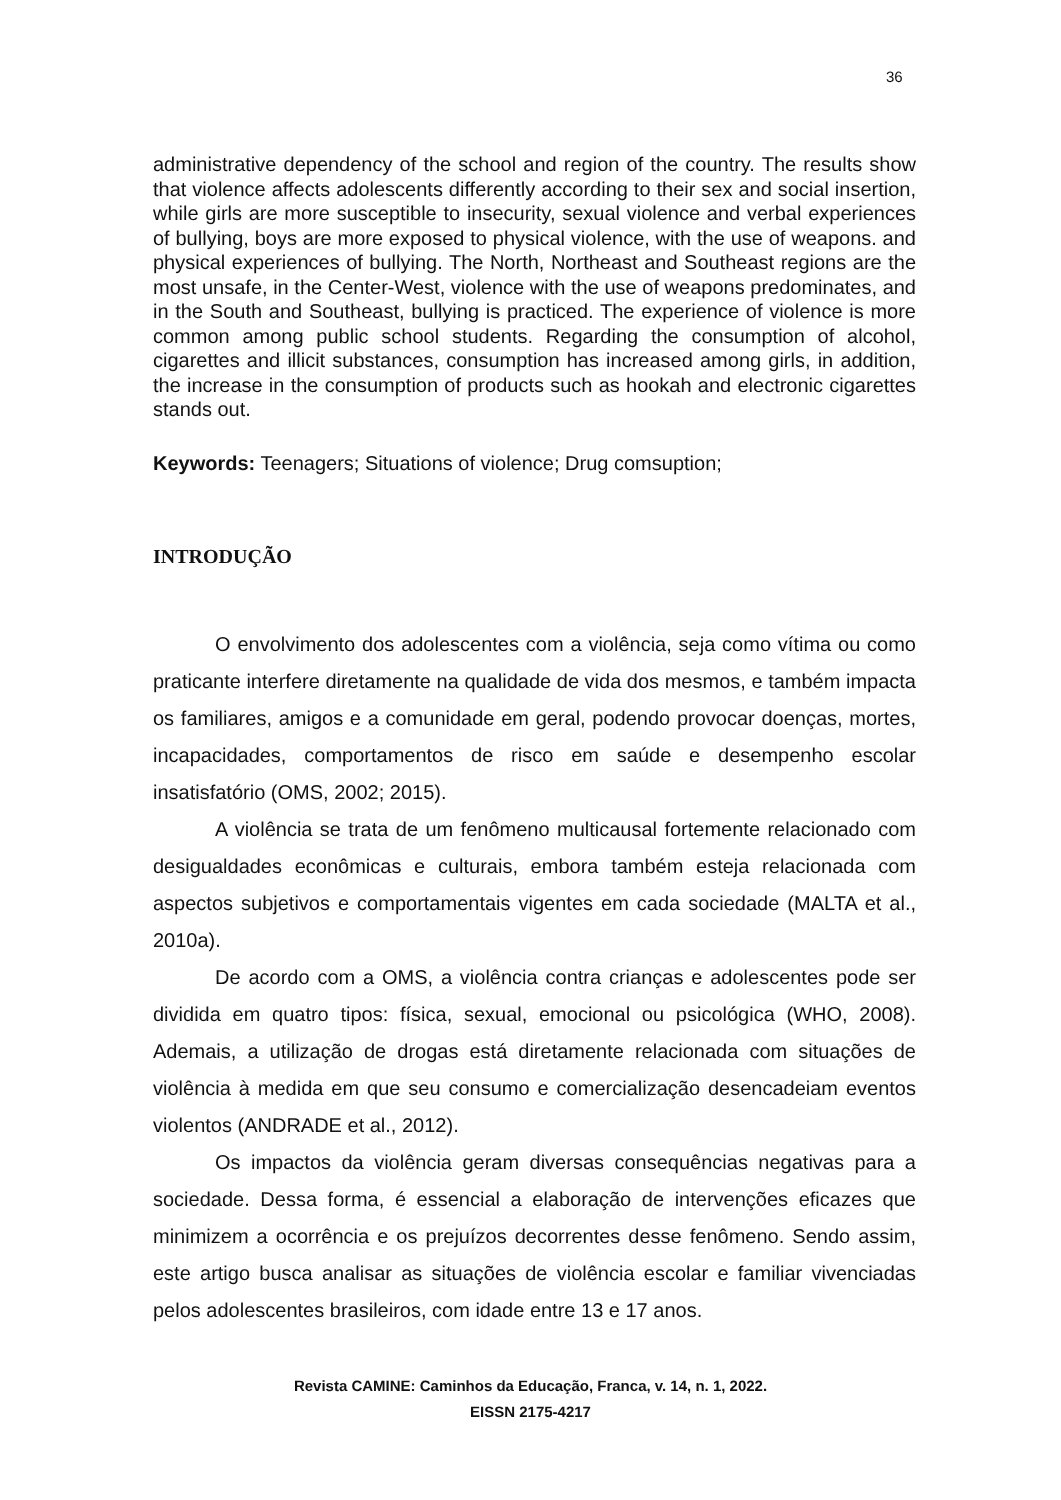36
administrative dependency of the school and region of the country. The results show that violence affects adolescents differently according to their sex and social insertion, while girls are more susceptible to insecurity, sexual violence and verbal experiences of bullying, boys are more exposed to physical violence, with the use of weapons. and physical experiences of bullying. The North, Northeast and Southeast regions are the most unsafe, in the Center-West, violence with the use of weapons predominates, and in the South and Southeast, bullying is practiced. The experience of violence is more common among public school students. Regarding the consumption of alcohol, cigarettes and illicit substances, consumption has increased among girls, in addition, the increase in the consumption of products such as hookah and electronic cigarettes stands out.
Keywords: Teenagers; Situations of violence; Drug comsuption;
INTRODUÇÃO
O envolvimento dos adolescentes com a violência, seja como vítima ou como praticante interfere diretamente na qualidade de vida dos mesmos, e também impacta os familiares, amigos e a comunidade em geral, podendo provocar doenças, mortes, incapacidades, comportamentos de risco em saúde e desempenho escolar insatisfatório (OMS, 2002; 2015).
A violência se trata de um fenômeno multicausal fortemente relacionado com desigualdades econômicas e culturais, embora também esteja relacionada com aspectos subjetivos e comportamentais vigentes em cada sociedade (MALTA et al., 2010a).
De acordo com a OMS, a violência contra crianças e adolescentes pode ser dividida em quatro tipos: física, sexual, emocional ou psicológica (WHO, 2008). Ademais, a utilização de drogas está diretamente relacionada com situações de violência à medida em que seu consumo e comercialização desencadeiam eventos violentos (ANDRADE et al., 2012).
Os impactos da violência geram diversas consequências negativas para a sociedade. Dessa forma, é essencial a elaboração de intervenções eficazes que minimizem a ocorrência e os prejuízos decorrentes desse fenômeno. Sendo assim, este artigo busca analisar as situações de violência escolar e familiar vivenciadas pelos adolescentes brasileiros, com idade entre 13 e 17 anos.
Revista CAMINE: Caminhos da Educação, Franca, v. 14, n. 1, 2022.
EISSN 2175-4217